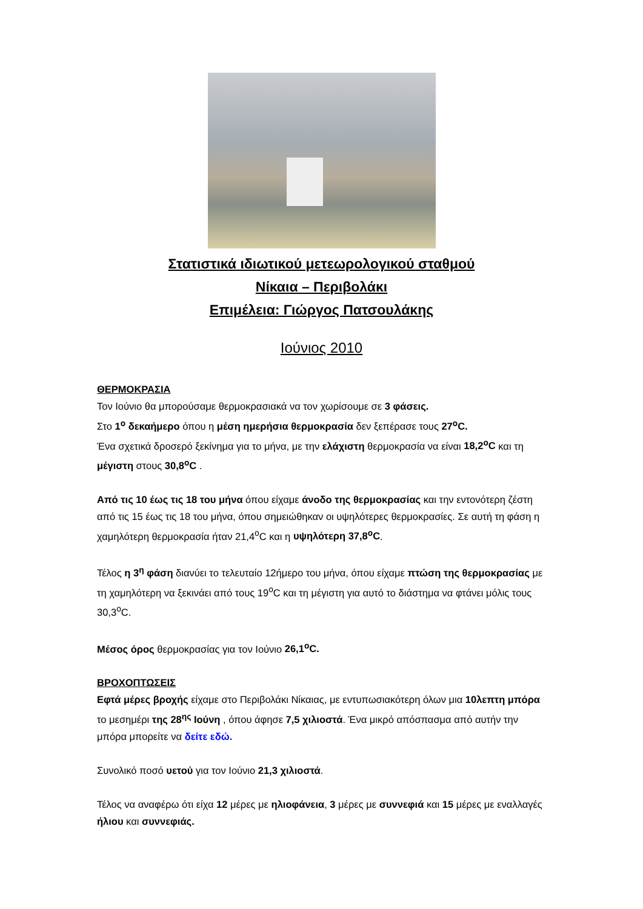Στατιστικά ιδιωτικού μετεωρολογικού σταθμού
Νίκαια – Περιβολάκι
Επιμέλεια: Γιώργος Πατσουλάκης
Ιούνιος 2010
ΘΕΡΜΟΚΡΑΣΙΑ
Τον Ιούνιο θα μπορούσαμε θερμοκρασιακά να τον χωρίσουμε σε 3 φάσεις.
Στο 1<sup>ο</sup> δεκαήμερο όπου η μέση ημερήσια θερμοκρασία δεν ξεπέρασε τους 27<sup>ο</sup>C.
Ένα σχετικά δροσερό ξεκίνημα για το μήνα, με την ελάχιστη θερμοκρασία να είναι 18,2<sup>ο</sup>C και τη μέγιστη στους 30,8<sup>ο</sup>C .
Από τις 10 έως τις 18 του μήνα όπου είχαμε άνοδο της θερμοκρασίας και την εντονότερη ζέστη από τις 15 έως τις 18 του μήνα, όπου σημειώθηκαν οι υψηλότερες θερμοκρασίες. Σε αυτή τη φάση η χαμηλότερη θερμοκρασία ήταν 21,4<sup>ο</sup>C και η υψηλότερη 37,8<sup>ο</sup>C.
Τέλος η 3<sup>η</sup> φάση διανύει το τελευταίο 12ήμερο του μήνα, όπου είχαμε πτώση της θερμοκρασίας με τη χαμηλότερη να ξεκινάει από τους 19<sup>ο</sup>C και τη μέγιστη για αυτό το διάστημα να φτάνει μόλις τους 30,3<sup>ο</sup>C.
Μέσος όρος θερμοκρασίας για τον Ιούνιο 26,1<sup>ο</sup>C.
ΒΡΟΧΟΠΤΩΣΕΙΣ
Εφτά μέρες βροχής είχαμε στο Περιβολάκι Νίκαιας, με εντυπωσιακότερη όλων μια 10λεπτη μπόρα το μεσημέρι της 28<sup>ης</sup> Ιούνη , όπου άφησε 7,5 χιλιοστά. Ένα μικρό απόσπασμα από αυτήν την μπόρα μπορείτε να δείτε εδώ.
Συνολικό ποσό υετού για τον Ιούνιο 21,3 χιλιοστά.
Τέλος να αναφέρω ότι είχα 12 μέρες με ηλιοφάνεια, 3 μέρες με συννεφιά και 15 μέρες με εναλλαγές ήλιου και συννεφιάς.